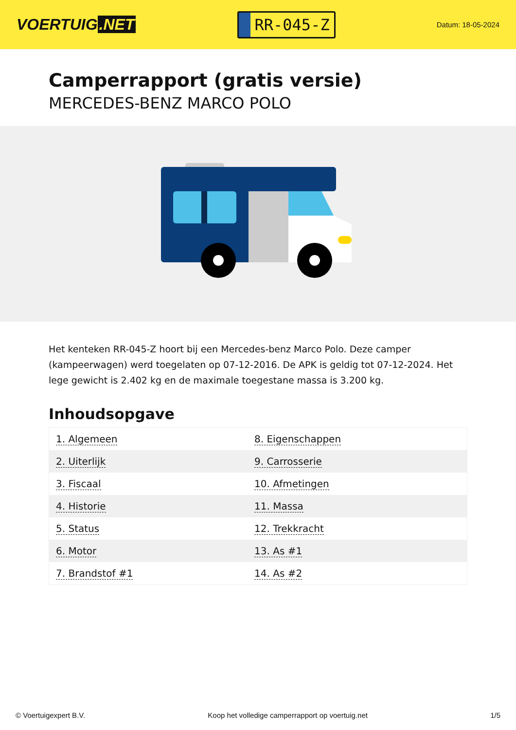VOERTUIG.NET
RR-045-Z
Datum: 18-05-2024
Camperrapport (gratis versie)
MERCEDES-BENZ MARCO POLO
Het kenteken RR-045-Z hoort bij een Mercedes-benz Marco Polo. Deze camper (kampeerwagen) werd toegelaten op 07-12-2016. De APK is geldig tot 07-12-2024. Het lege gewicht is 2.402 kg en de maximale toegestane massa is 3.200 kg.
Inhoudsopgave
| 1. Algemeen | 8. Eigenschappen |
| 2. Uiterlijk | 9. Carrosserie |
| 3. Fiscaal | 10. Afmetingen |
| 4. Historie | 11. Massa |
| 5. Status | 12. Trekkracht |
| 6. Motor | 13. As #1 |
| 7. Brandstof #1 | 14. As #2 |
© Voertuigexpert B.V. Koop het volledige camperrapport op voertuig.net
1/5